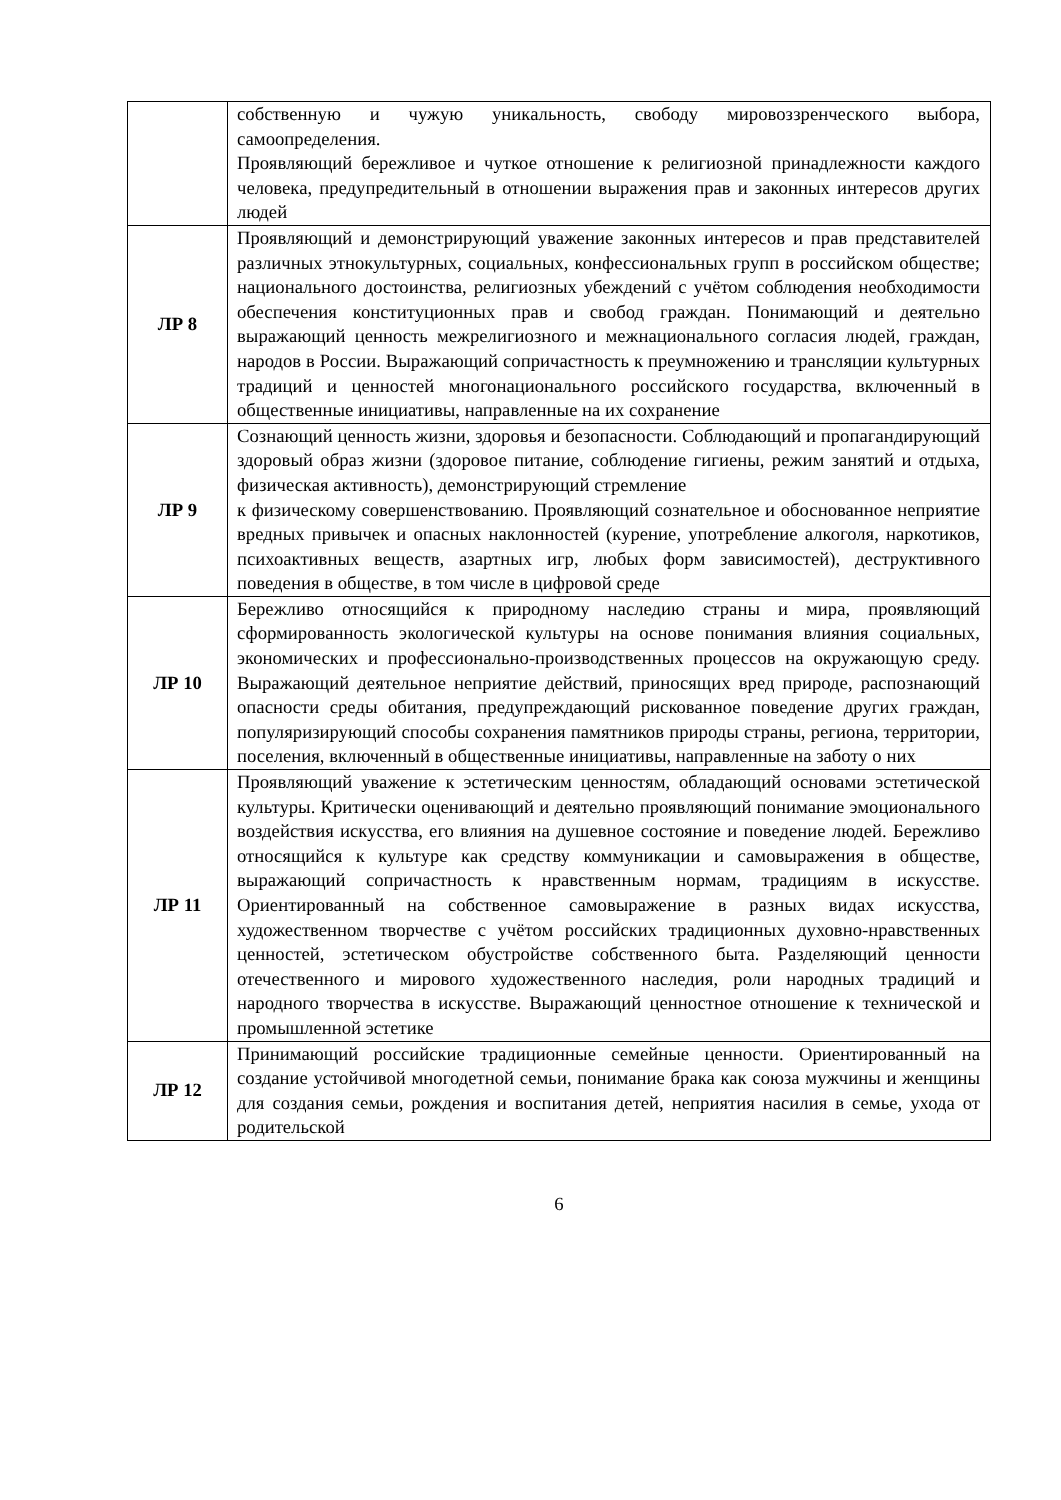| | собственную и чужую уникальность, свободу мировоззренческого выбора, самоопределения. Проявляющий бережливое и чуткое отношение к религиозной принадлежности каждого человека, предупредительный в отношении выражения прав и законных интересов других людей |
| ЛР 8 | Проявляющий и демонстрирующий уважение законных интересов и прав представителей различных этнокультурных, социальных, конфессиональных групп в российском обществе; национального достоинства, религиозных убеждений с учётом соблюдения необходимости обеспечения конституционных прав и свобод граждан. Понимающий и деятельно выражающий ценность межрелигиозного и межнационального согласия людей, граждан, народов в России. Выражающий сопричастность к преумножению и трансляции культурных традиций и ценностей многонационального российского государства, включенный в общественные инициативы, направленные на их сохранение |
| ЛР 9 | Сознающий ценность жизни, здоровья и безопасности. Соблюдающий и пропагандирующий здоровый образ жизни (здоровое питание, соблюдение гигиены, режим занятий и отдыха, физическая активность), демонстрирующий стремление к физическому совершенствованию. Проявляющий сознательное и обоснованное неприятие вредных привычек и опасных наклонностей (курение, употребление алкоголя, наркотиков, психоактивных веществ, азартных игр, любых форм зависимостей), деструктивного поведения в обществе, в том числе в цифровой среде |
| ЛР 10 | Бережливо относящийся к природному наследию страны и мира, проявляющий сформированность экологической культуры на основе понимания влияния социальных, экономических и профессионально-производственных процессов на окружающую среду. Выражающий деятельное неприятие действий, приносящих вред природе, распознающий опасности среды обитания, предупреждающий рискованное поведение других граждан, популяризирующий способы сохранения памятников природы страны, региона, территории, поселения, включенный в общественные инициативы, направленные на заботу о них |
| ЛР 11 | Проявляющий уважение к эстетическим ценностям, обладающий основами эстетической культуры. Критически оценивающий и деятельно проявляющий понимание эмоционального воздействия искусства, его влияния на душевное состояние и поведение людей. Бережливо относящийся к культуре как средству коммуникации и самовыражения в обществе, выражающий сопричастность к нравственным нормам, традициям в искусстве. Ориентированный на собственное самовыражение в разных видах искусства, художественном творчестве с учётом российских традиционных духовно-нравственных ценностей, эстетическом обустройстве собственного быта. Разделяющий ценности отечественного и мирового художественного наследия, роли народных традиций и народного творчества в искусстве. Выражающий ценностное отношение к технической и промышленной эстетике |
| ЛР 12 | Принимающий российские традиционные семейные ценности. Ориентированный на создание устойчивой многодетной семьи, понимание брака как союза мужчины и женщины для создания семьи, рождения и воспитания детей, неприятия насилия в семье, ухода от родительской |
6